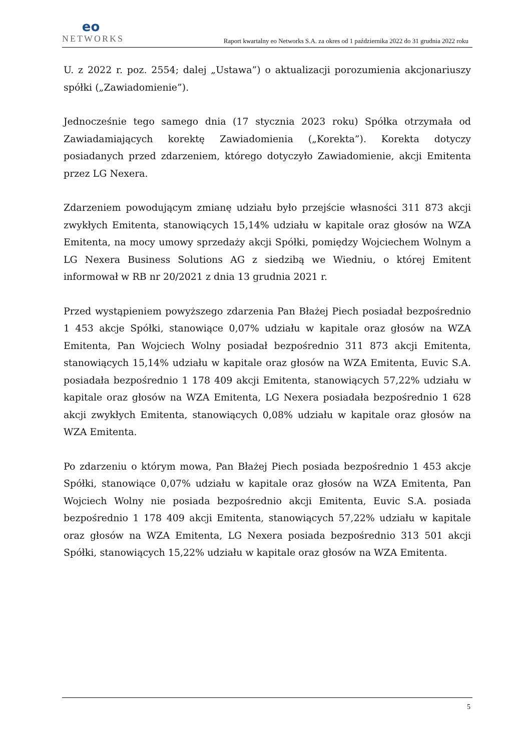eo
NETWORKS
Raport kwartalny eo Networks S.A. za okres od 1 października 2022 do 31 grudnia 2022 roku
U. z 2022 r. poz. 2554; dalej „Ustawa”) o aktualizacji porozumienia akcjonariuszy spółki („Zawiadomienie”).
Jednocześnie tego samego dnia (17 stycznia 2023 roku) Spółka otrzymała od Zawiadamiających korektę Zawiadomienia („Korekta”). Korekta dotyczy posiadanych przed zdarzeniem, którego dotyczyło Zawiadomienie, akcji Emitenta przez LG Nexera.
Zdarzeniem powodującym zmianę udziału było przejście własności 311 873 akcji zwykłych Emitenta, stanowiących 15,14% udziału w kapitale oraz głosów na WZA Emitenta, na mocy umowy sprzedaży akcji Spółki, pomiędzy Wojciechem Wolnym a LG Nexera Business Solutions AG z siedzibą we Wiedniu, o której Emitent informował w RB nr 20/2021 z dnia 13 grudnia 2021 r.
Przed wystąpieniem powyższego zdarzenia Pan Błażej Piech posiadał bezpośrednio 1 453 akcje Spółki, stanowiące 0,07% udziału w kapitale oraz głosów na WZA Emitenta, Pan Wojciech Wolny posiadał bezpośrednio 311 873 akcji Emitenta, stanowiących 15,14% udziału w kapitale oraz głosów na WZA Emitenta, Euvic S.A. posiadała bezpośrednio 1 178 409 akcji Emitenta, stanowiących 57,22% udziału w kapitale oraz głosów na WZA Emitenta, LG Nexera posiadała bezpośrednio 1 628 akcji zwykłych Emitenta, stanowiących 0,08% udziału w kapitale oraz głosów na WZA Emitenta.
Po zdarzeniu o którym mowa, Pan Błażej Piech posiada bezpośrednio 1 453 akcje Spółki, stanowiące 0,07% udziału w kapitale oraz głosów na WZA Emitenta, Pan Wojciech Wolny nie posiada bezpośrednio akcji Emitenta, Euvic S.A. posiada bezpośrednio 1 178 409 akcji Emitenta, stanowiących 57,22% udziału w kapitale oraz głosów na WZA Emitenta, LG Nexera posiada bezpośrednio 313 501 akcji Spółki, stanowiących 15,22% udziału w kapitale oraz głosów na WZA Emitenta.
5